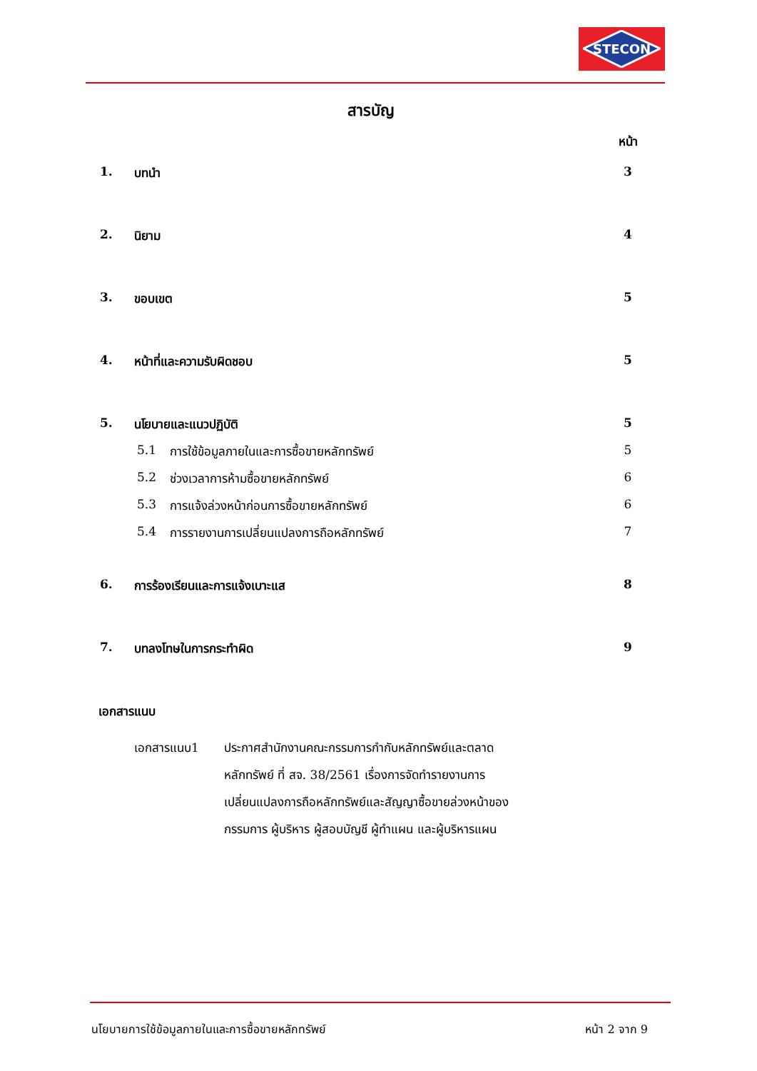STECON
สารบัญ
หน้า
1. บทนำ 3
2. นิยาม 4
3. ขอบเขต 5
4. หน้าที่และความรับผิดชอบ 5
5. นโยบายและแนวปฏิบัติ 5
5.1 การใช้ข้อมูลภายในและการซื้อขายหลักทรัพย์ 5
5.2 ช่วงเวลาการห้ามซื้อขายหลักทรัพย์ 6
5.3 การแจ้งล่วงหน้าก่อนการซื้อขายหลักทรัพย์ 6
5.4 การรายงานการเปลี่ยนแปลงการถือหลักทรัพย์ 7
6. การร้องเรียนและการแจ้งเบาะแส 8
7. บทลงโทษในการกระทำผิด 9
เอกสารแนบ
เอกสารแนบ1 ประกาศสำนักงานคณะกรรมการกำกับหลักทรัพย์และตลาด
หลักทรัพย์ ที่ สจ. 38/2561 เรื่องการจัดทำรายงานการ
เปลี่ยนแปลงการถือหลักทรัพย์และสัญญาซื้อขายล่วงหน้าของ
กรรมการ ผู้บริหาร ผู้สอบบัญชี ผู้ทำแผน และผู้บริหารแผน
นโยบายการใช้ข้อมูลภายในและการซื้อขายหลักทรัพย์ หน้า 2 จาก 9